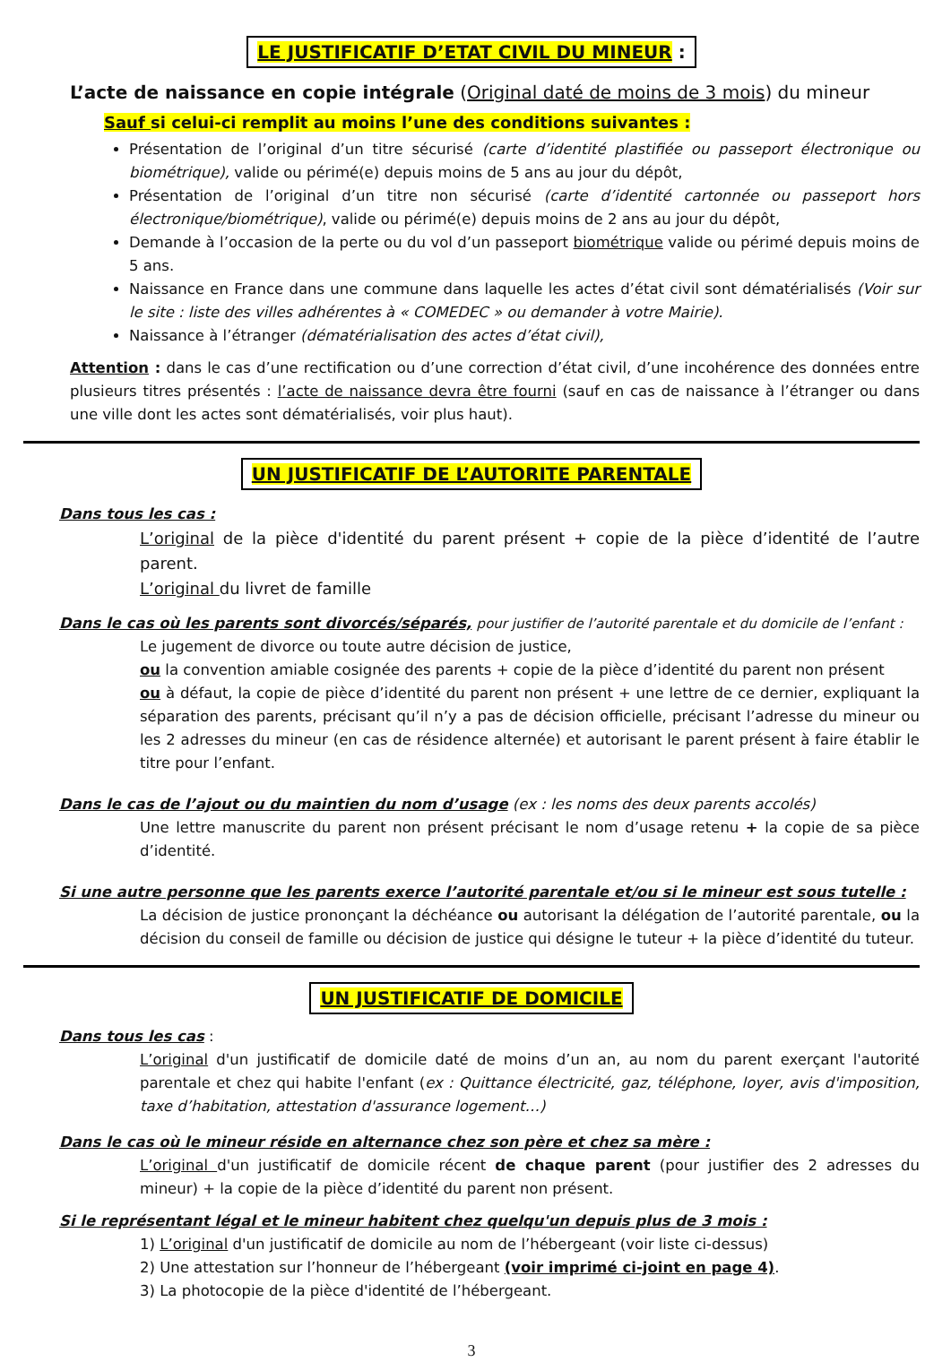LE JUSTIFICATIF D’ETAT CIVIL DU MINEUR :
L’acte de naissance en copie intégrale (Original daté de moins de 3 mois) du mineur
Sauf si celui-ci remplit au moins l’une des conditions suivantes :
Présentation de l’original d’un titre sécurisé (carte d’identité plastifiée ou passeport électronique ou biométrique), valide ou périmé(e) depuis moins de 5 ans au jour du dépôt,
Présentation de l’original d’un titre non sécurisé (carte d’identité cartonnée ou passeport hors électronique/biométrique), valide ou périmé(e) depuis moins de 2 ans au jour du dépôt,
Demande à l’occasion de la perte ou du vol d’un passeport biométrique valide ou périmé depuis moins de 5 ans.
Naissance en France dans une commune dans laquelle les actes d’état civil sont dématérialisés (Voir sur le site : liste des villes adhérentes à « COMEDEC » ou demander à votre Mairie).
Naissance à l’étranger (dématérialisation des actes d’état civil),
Attention : dans le cas d’une rectification ou d’une correction d’état civil, d’une incohérence des données entre plusieurs titres présentés : l’acte de naissance devra être fourni (sauf en cas de naissance à l’étranger ou dans une ville dont les actes sont dématérialisés, voir plus haut).
UN JUSTIFICATIF DE L’AUTORITE PARENTALE
Dans tous les cas :
L’original de la pièce d'identité du parent présent + copie de la pièce d’identité de l’autre parent.
L’original du livret de famille
Dans le cas où les parents sont divorcés/séparés, pour justifier de l’autorité parentale et du domicile de l’enfant :
Le jugement de divorce ou toute autre décision de justice,
ou la convention amiable cosignée des parents + copie de la pièce d’identité du parent non présent
ou à défaut, la copie de pièce d’identité du parent non présent + une lettre de ce dernier, expliquant la séparation des parents, précisant qu’il n’y a pas de décision officielle, précisant l’adresse du mineur ou les 2 adresses du mineur (en cas de résidence alternée) et autorisant le parent présent à faire établir le titre pour l’enfant.
Dans le cas de l’ajout ou du maintien du nom d’usage (ex : les noms des deux parents accolés)
Une lettre manuscrite du parent non présent précisant le nom d’usage retenu + la copie de sa pièce d’identité.
Si une autre personne que les parents exerce l’autorité parentale et/ou si le mineur est sous tutelle :
La décision de justice prononçant la déchéance ou autorisant la délégation de l’autorité parentale, ou la décision du conseil de famille ou décision de justice qui désigne le tuteur + la pièce d’identité du tuteur.
UN JUSTIFICATIF DE DOMICILE
Dans tous les cas :
L’original d'un justificatif de domicile daté de moins d’un an, au nom du parent exerçant l'autorité parentale et chez qui habite l'enfant (ex : Quittance électricité, gaz, téléphone, loyer, avis d'imposition, taxe d’habitation, attestation d'assurance logement…)
Dans le cas où le mineur réside en alternance chez son père et chez sa mère :
L’original d'un justificatif de domicile récent de chaque parent (pour justifier des 2 adresses du mineur) + la copie de la pièce d’identité du parent non présent.
Si le représentant légal et le mineur habitent chez quelqu'un depuis plus de 3 mois :
1) L’original d'un justificatif de domicile au nom de l’hébergeant (voir liste ci-dessus)
2) Une attestation sur l’honneur de l’hébergeant (voir imprimé ci-joint en page 4).
3) La photocopie de la pièce d'identité de l’hébergeant.
3